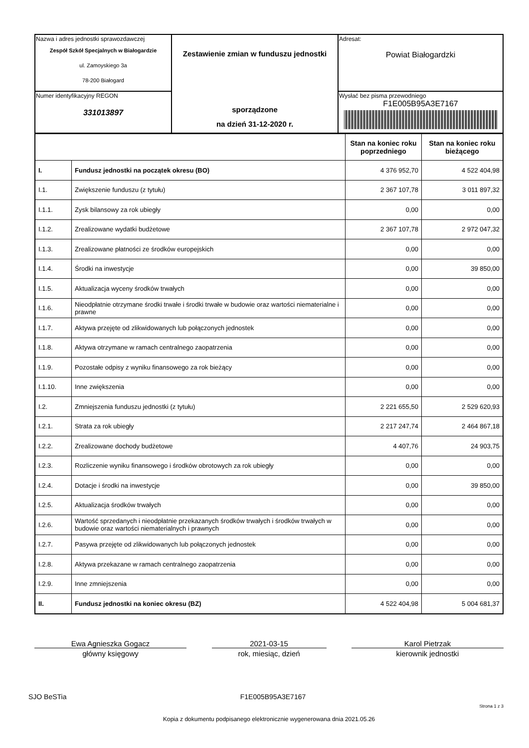| Nazwa i adres jednostki sprawozdawczej Zespół Szkół Specjalnych w Białogardzie ul. Zamoyskiego 3a 78-200 Białogard | Zestawienie zmian w funduszu jednostki sporządzone na dzień 31-12-2020 r. | Adresat: Powiat Białogardzki |
| Numer identyfikacyjny REGON 331013897 | | Wysłać bez pisma przewodniego F1E005B95A3E7167 |
| | | Stan na koniec roku poprzedniego | Stan na koniec roku bieżącego |
| --- | --- | --- | --- |
| I. | Fundusz jednostki na początek okresu (BO) | 4 376 952,70 | 4 522 404,98 |
| I.1. | Zwiększenie funduszu (z tytułu) | 2 367 107,78 | 3 011 897,32 |
| I.1.1. | Zysk bilansowy za rok ubiegły | 0,00 | 0,00 |
| I.1.2. | Zrealizowane wydatki budżetowe | 2 367 107,78 | 2 972 047,32 |
| I.1.3. | Zrealizowane płatności ze środków europejskich | 0,00 | 0,00 |
| I.1.4. | Środki na inwestycje | 0,00 | 39 850,00 |
| I.1.5. | Aktualizacja wyceny środków trwałych | 0,00 | 0,00 |
| I.1.6. | Nieodpłatnie otrzymane środki trwałe i środki trwałe w budowie oraz wartości niematerialne i prawne | 0,00 | 0,00 |
| I.1.7. | Aktywa przejęte od zlikwidowanych lub połączonych jednostek | 0,00 | 0,00 |
| I.1.8. | Aktywa otrzymane w ramach centralnego zaopatrzenia | 0,00 | 0,00 |
| I.1.9. | Pozostałe odpisy z wyniku finansowego za rok bieżący | 0,00 | 0,00 |
| I.1.10. | Inne zwiększenia | 0,00 | 0,00 |
| I.2. | Zmniejszenia funduszu jednostki (z tytułu) | 2 221 655,50 | 2 529 620,93 |
| I.2.1. | Strata za rok ubiegły | 2 217 247,74 | 2 464 867,18 |
| I.2.2. | Zrealizowane dochody budżetowe | 4 407,76 | 24 903,75 |
| I.2.3. | Rozliczenie wyniku finansowego i środków obrotowych za rok ubiegły | 0,00 | 0,00 |
| I.2.4. | Dotacje i środki na inwestycje | 0,00 | 39 850,00 |
| I.2.5. | Aktualizacja środków trwałych | 0,00 | 0,00 |
| I.2.6. | Wartość sprzedanych i nieodpłatnie przekazanych środków trwałych i środków trwałych w budowie oraz wartości niematerialnych i prawnych | 0,00 | 0,00 |
| I.2.7. | Pasywa przejęte od zlikwidowanych lub połączonych jednostek | 0,00 | 0,00 |
| I.2.8. | Aktywa przekazane w ramach centralnego zaopatrzenia | 0,00 | 0,00 |
| I.2.9. | Inne zmniejszenia | 0,00 | 0,00 |
| II. | Fundusz jednostki na koniec okresu (BZ) | 4 522 404,98 | 5 004 681,37 |
Ewa Agnieszka Gogacz
główny księgowy
2021-03-15
rok, miesiąc, dzień
Karol Pietrzak
kierownik jednostki
SJO BeSTia F1E005B95A3E7167 Strona 1 z 3
Kopia z dokumentu podpisanego elektronicznie wygenerowana dnia 2021.05.26